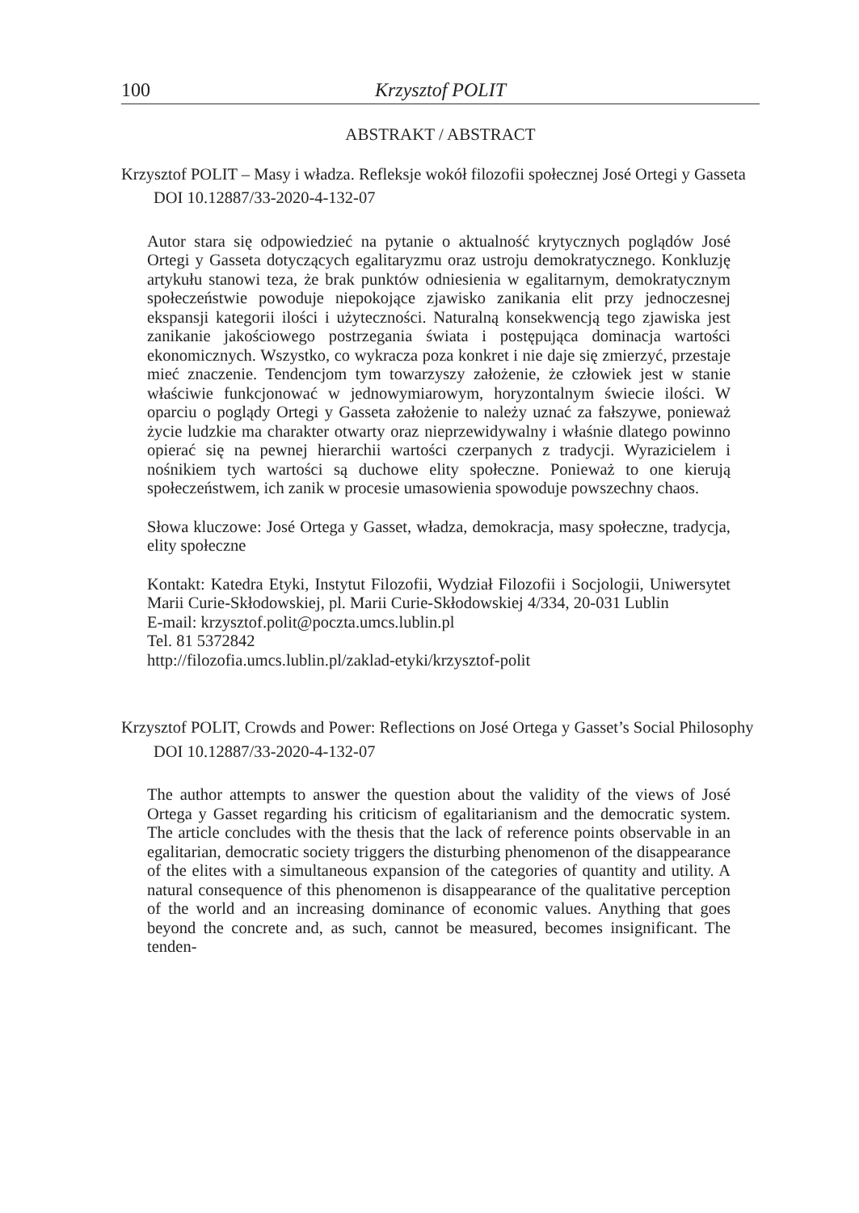100 Krzysztof POLIT
ABSTRAKT / ABSTRACT
Krzysztof POLIT – Masy i władza. Refleksje wokół filozofii społecznej José Ortegi y Gasseta
DOI 10.12887/33-2020-4-132-07
Autor stara się odpowiedzieć na pytanie o aktualność krytycznych poglądów José Ortegi y Gasseta dotyczących egalitaryzmu oraz ustroju demokratycznego. Konkluzję artykułu stanowi teza, że brak punktów odniesienia w egalitarnym, demokratycznym społeczeństwie powoduje niepokojące zjawisko zanikania elit przy jednoczesnej ekspansji kategorii ilości i użyteczności. Naturalną konsekwencją tego zjawiska jest zanikanie jakościowego postrzegania świata i postępująca dominacja wartości ekonomicznych. Wszystko, co wykracza poza konkret i nie daje się zmierzyć, przestaje mieć znaczenie. Tendencjom tym towarzyszy założenie, że człowiek jest w stanie właściwie funkcjonować w jednowymiarowym, horyzontalnym świecie ilości. W oparciu o poglądy Ortegi y Gasseta założenie to należy uznać za fałszywe, ponieważ życie ludzkie ma charakter otwarty oraz nieprzewidywalny i właśnie dlatego powinno opierać się na pewnej hierarchii wartości czerpanych z tradycji. Wyrazicielem i nośnikiem tych wartości są duchowe elity społeczne. Ponieważ to one kierują społeczeństwem, ich zanik w procesie umasowienia spowoduje powszechny chaos.
Słowa kluczowe: José Ortega y Gasset, władza, demokracja, masy społeczne, tradycja, elity społeczne
Kontakt: Katedra Etyki, Instytut Filozofii, Wydział Filozofii i Socjologii, Uniwersytet Marii Curie-Skłodowskiej, pl. Marii Curie-Skłodowskiej 4/334, 20-031 Lublin
E-mail: krzysztof.polit@poczta.umcs.lublin.pl
Tel. 81 5372842
http://filozofia.umcs.lublin.pl/zaklad-etyki/krzysztof-polit
Krzysztof POLIT, Crowds and Power: Reflections on José Ortega y Gasset’s Social Philosophy
DOI 10.12887/33-2020-4-132-07
The author attempts to answer the question about the validity of the views of José Ortega y Gasset regarding his criticism of egalitarianism and the democratic system. The article concludes with the thesis that the lack of reference points observable in an egalitarian, democratic society triggers the disturbing phenomenon of the disappearance of the elites with a simultaneous expansion of the categories of quantity and utility. A natural consequence of this phenomenon is disappearance of the qualitative perception of the world and an increasing dominance of economic values. Anything that goes beyond the concrete and, as such, cannot be measured, becomes insignificant. The tenden-